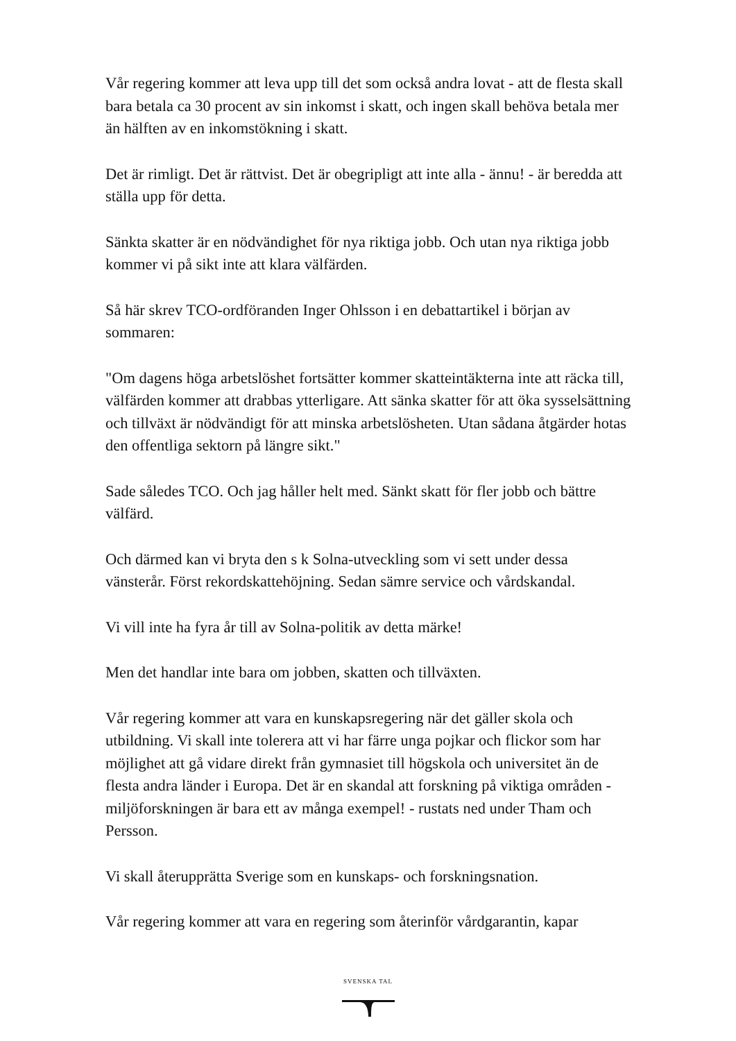Vår regering kommer att leva upp till det som också andra lovat - att de flesta skall bara betala ca 30 procent av sin inkomst i skatt, och ingen skall behöva betala mer än hälften av en inkomstökning i skatt.
Det är rimligt. Det är rättvist. Det är obegripligt att inte alla - ännu! - är beredda att ställa upp för detta.
Sänkta skatter är en nödvändighet för nya riktiga jobb. Och utan nya riktiga jobb kommer vi på sikt inte att klara välfärden.
Så här skrev TCO-ordföranden Inger Ohlsson i en debattartikel i början av sommaren:
"Om dagens höga arbetslöshet fortsätter kommer skatteintäkterna inte att räcka till, välfärden kommer att drabbas ytterligare. Att sänka skatter för att öka sysselsättning och tillväxt är nödvändigt för att minska arbetslösheten. Utan sådana åtgärder hotas den offentliga sektorn på längre sikt."
Sade således TCO. Och jag håller helt med. Sänkt skatt för fler jobb och bättre välfärd.
Och därmed kan vi bryta den s k Solna-utveckling som vi sett under dessa vänsterår. Först rekordskattehöjning. Sedan sämre service och vårdskandal.
Vi vill inte ha fyra år till av Solna-politik av detta märke!
Men det handlar inte bara om jobben, skatten och tillväxten.
Vår regering kommer att vara en kunskapsregering när det gäller skola och utbildning. Vi skall inte tolerera att vi har färre unga pojkar och flickor som har möjlighet att gå vidare direkt från gymnasiet till högskola och universitet än de flesta andra länder i Europa. Det är en skandal att forskning på viktiga områden - miljöforskningen är bara ett av många exempel! - rustats ned under Tham och Persson.
Vi skall återupprätta Sverige som en kunskaps- och forskningsnation.
Vår regering kommer att vara en regering som återinför vårdgarantin, kapar
SVENSKA TAL